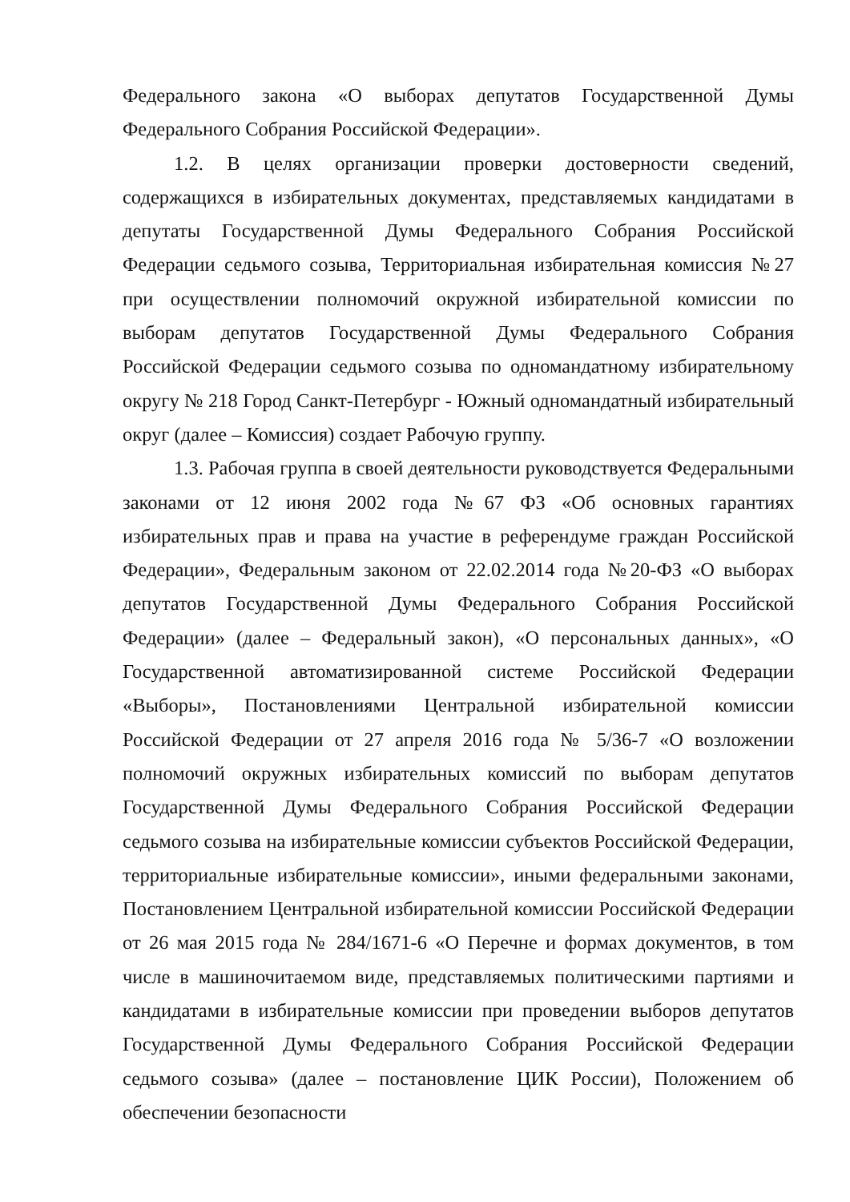Федерального закона «О выборах депутатов Государственной Думы Федерального Собрания Российской Федерации».
1.2. В целях организации проверки достоверности сведений, содержащихся в избирательных документах, представляемых кандидатами в депутаты Государственной Думы Федерального Собрания Российской Федерации седьмого созыва, Территориальная избирательная комиссия №27 при осуществлении полномочий окружной избирательной комиссии по выборам депутатов Государственной Думы Федерального Собрания Российской Федерации седьмого созыва по одномандатному избирательному округу № 218 Город Санкт-Петербург - Южный одномандатный избирательный округ (далее – Комиссия) создает Рабочую группу.
1.3. Рабочая группа в своей деятельности руководствуется Федеральными законами от 12 июня 2002 года №67 ФЗ «Об основных гарантиях избирательных прав и права на участие в референдуме граждан Российской Федерации», Федеральным законом от 22.02.2014 года №20-ФЗ «О выборах депутатов Государственной Думы Федерального Собрания Российской Федерации» (далее – Федеральный закон), «О персональных данных», «О Государственной автоматизированной системе Российской Федерации «Выборы», Постановлениями Центральной избирательной комиссии Российской Федерации от 27 апреля 2016 года № 5/36-7 «О возложении полномочий окружных избирательных комиссий по выборам депутатов Государственной Думы Федерального Собрания Российской Федерации седьмого созыва на избирательные комиссии субъектов Российской Федерации, территориальные избирательные комиссии», иными федеральными законами, Постановлением Центральной избирательной комиссии Российской Федерации от 26 мая 2015 года № 284/1671-6 «О Перечне и формах документов, в том числе в машиночитаемом виде, представляемых политическими партиями и кандидатами в избирательные комиссии при проведении выборов депутатов Государственной Думы Федерального Собрания Российской Федерации седьмого созыва» (далее – постановление ЦИК России), Положением об обеспечении безопасности